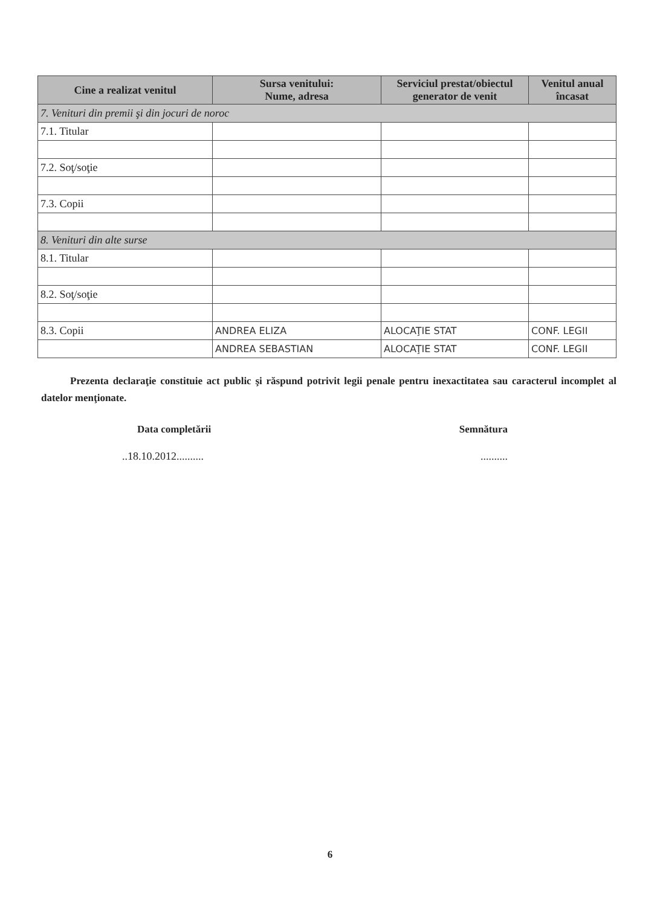| Cine a realizat venitul | Sursa venitului: Nume, adresa | Serviciul prestat/obiectul generator de venit | Venitul anual încasat |
| --- | --- | --- | --- |
| 7. Venituri din premii şi din jocuri de noroc | | | |
| 7.1. Titular | | | |
| 7.2. Soţ/soţie | | | |
| 7.3. Copii | | | |
| 8. Venituri din alte surse | | | |
| 8.1. Titular | | | |
| 8.2. Soţ/soţie | | | |
| 8.3. Copii | ANDREA ELIZA | ALOCAŢIE STAT | CONF. LEGII |
| | ANDREA SEBASTIAN | ALOCAŢIE STAT | CONF. LEGII |
Prezenta declaraţie constituie act public şi răspund potrivit legii penale pentru inexactitatea sau caracterul incomplet al datelor menţionate.
Data completării Semnătura
..18.10.2012....................
6